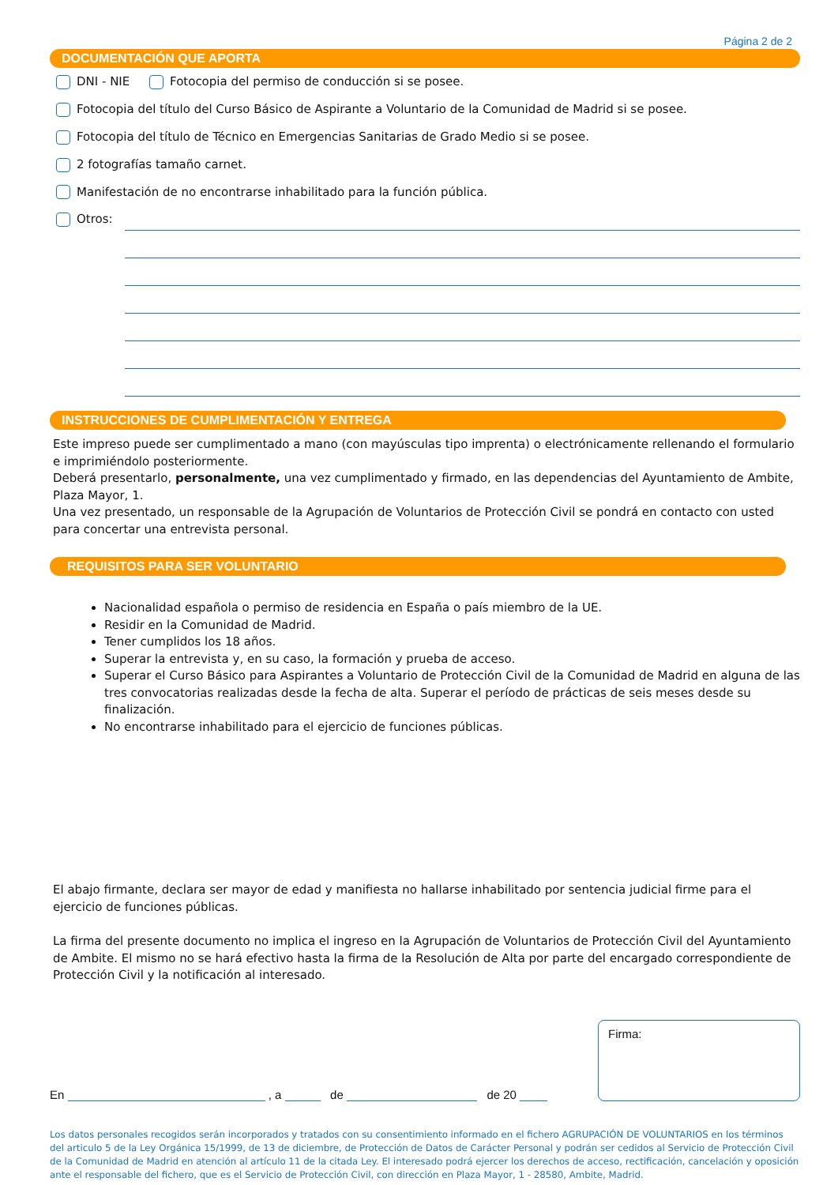Página 2 de 2
DOCUMENTACIÓN QUE APORTA
DNI - NIE Fotocopia del permiso de conducción si se posee.
Fotocopia del título del Curso Básico de Aspirante a Voluntario de la Comunidad de Madrid si se posee.
Fotocopia del título de Técnico en Emergencias Sanitarias de Grado Medio si se posee.
2 fotografías tamaño carnet.
Manifestación de no encontrarse inhabilitado para la función pública.
Otros:
INSTRUCCIONES DE CUMPLIMENTACIÓN Y ENTREGA
Este impreso puede ser cumplimentado a mano (con mayúsculas tipo imprenta) o electrónicamente rellenando el formulario e imprimiéndolo posteriormente.
Deberá presentarlo, personalmente, una vez cumplimentado y firmado, en las dependencias del Ayuntamiento de Ambite, Plaza Mayor, 1.
Una vez presentado, un responsable de la Agrupación de Voluntarios de Protección Civil se pondrá en contacto con usted para concertar una entrevista personal.
REQUISITOS PARA SER VOLUNTARIO
Nacionalidad española o permiso de residencia en España o país miembro de la UE.
Residir en la Comunidad de Madrid.
Tener cumplidos los 18 años.
Superar la entrevista y, en su caso, la formación y prueba de acceso.
Superar el Curso Básico para Aspirantes a Voluntario de Protección Civil de la Comunidad de Madrid en alguna de las tres convocatorias realizadas desde la fecha de alta. Superar el período de prácticas de seis meses desde su finalización.
No encontrarse inhabilitado para el ejercicio de funciones públicas.
El abajo firmante, declara ser mayor de edad y manifiesta no hallarse inhabilitado por sentencia judicial firme para el ejercicio de funciones públicas.
La firma del presente documento no implica el ingreso en la Agrupación de Voluntarios de Protección Civil del Ayuntamiento de Ambite. El mismo no se hará efectivo hasta la firma de la Resolución de Alta por parte del encargado correspondiente de Protección Civil y la notificación al interesado.
En , a de de 20
Firma:
Los datos personales recogidos serán incorporados y tratados con su consentimiento informado en el fichero AGRUPACIÓN DE VOLUNTARIOS en los términos del articulo 5 de la Ley Orgánica 15/1999, de 13 de diciembre, de Protección de Datos de Carácter Personal y podrán ser cedidos al Servicio de Protección Civil de la Comunidad de Madrid en atención al artículo 11 de la citada Ley. El interesado podrá ejercer los derechos de acceso, rectificación, cancelación y oposición ante el responsable del fichero, que es el Servicio de Protección Civil, con dirección en Plaza Mayor, 1 - 28580, Ambite, Madrid.